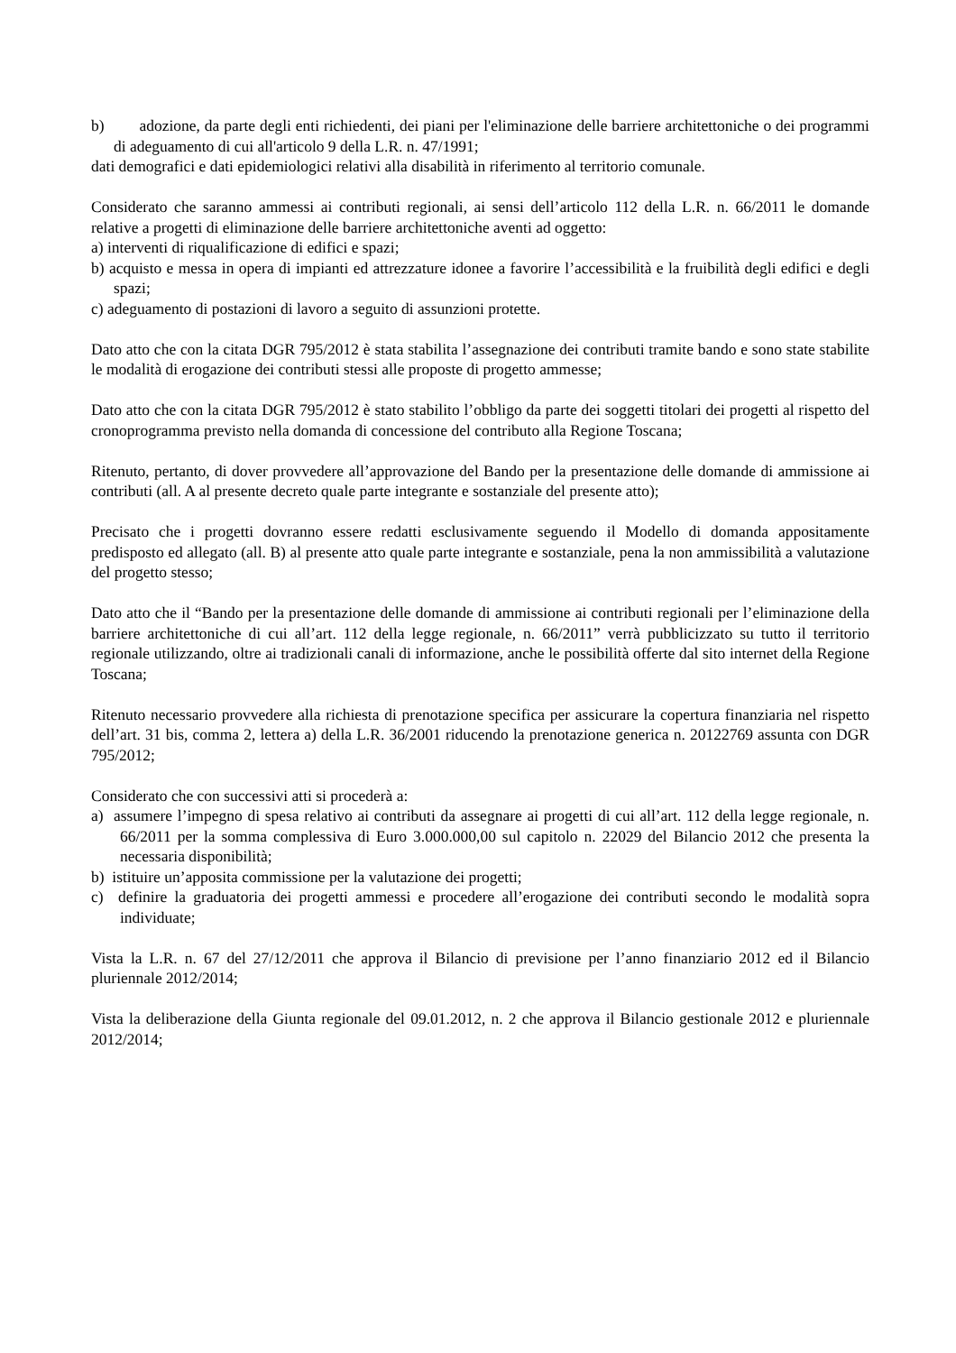b) adozione, da parte degli enti richiedenti, dei piani per l'eliminazione delle barriere architettoniche o dei programmi di adeguamento di cui all'articolo 9 della L.R. n. 47/1991;
dati demografici e dati epidemiologici relativi alla disabilità in riferimento al territorio comunale.
Considerato che saranno ammessi ai contributi regionali, ai sensi dell’articolo 112 della L.R. n. 66/2011 le domande relative a progetti di eliminazione delle barriere architettoniche aventi ad oggetto:
a) interventi di riqualificazione di edifici e spazi;
b) acquisto e messa in opera di impianti ed attrezzature idonee a favorire l’accessibilità e la fruibilità degli edifici e degli spazi;
c) adeguamento di postazioni di lavoro a seguito di assunzioni protette.
Dato atto che con la citata DGR 795/2012 è stata stabilita l’assegnazione dei contributi tramite bando e sono state stabilite le modalità di erogazione dei contributi stessi alle proposte di progetto ammesse;
Dato atto che con la citata DGR 795/2012 è stato stabilito l’obbligo da parte dei soggetti titolari dei progetti al rispetto del cronoprogramma previsto nella domanda di concessione del contributo alla Regione Toscana;
Ritenuto, pertanto, di dover provvedere all’approvazione del Bando per la presentazione delle domande di ammissione ai contributi (all. A al presente decreto quale parte integrante e sostanziale del presente atto);
Precisato che i progetti dovranno essere redatti esclusivamente seguendo il Modello di domanda appositamente predisposto ed allegato (all. B) al presente atto quale parte integrante e sostanziale, pena la non ammissibilità a valutazione del progetto stesso;
Dato atto che il “Bando per la presentazione delle domande di ammissione ai contributi regionali per l’eliminazione della barriere architettoniche di cui all’art. 112 della legge regionale, n. 66/2011” verrà pubblicizzato su tutto il territorio regionale utilizzando, oltre ai tradizionali canali di informazione, anche le possibilità offerte dal sito internet della Regione Toscana;
Ritenuto necessario provvedere alla richiesta di prenotazione specifica per assicurare la copertura finanziaria nel rispetto dell’art. 31 bis, comma 2, lettera a) della L.R. 36/2001 riducendo la prenotazione generica n. 20122769 assunta con DGR 795/2012;
Considerato che con successivi atti si procederà a:
a) assumere l’impegno di spesa relativo ai contributi da assegnare ai progetti di cui all’art. 112 della legge regionale, n. 66/2011 per la somma complessiva di Euro 3.000.000,00 sul capitolo n. 22029 del Bilancio 2012 che presenta la necessaria disponibilità;
b) istituire un’apposita commissione per la valutazione dei progetti;
c) definire la graduatoria dei progetti ammessi e procedere all’erogazione dei contributi secondo le modalità sopra individuate;
Vista la L.R. n. 67 del 27/12/2011 che approva il Bilancio di previsione per l’anno finanziario 2012 ed il Bilancio pluriennale 2012/2014;
Vista la deliberazione della Giunta regionale del 09.01.2012, n. 2 che approva il Bilancio gestionale 2012 e pluriennale 2012/2014;